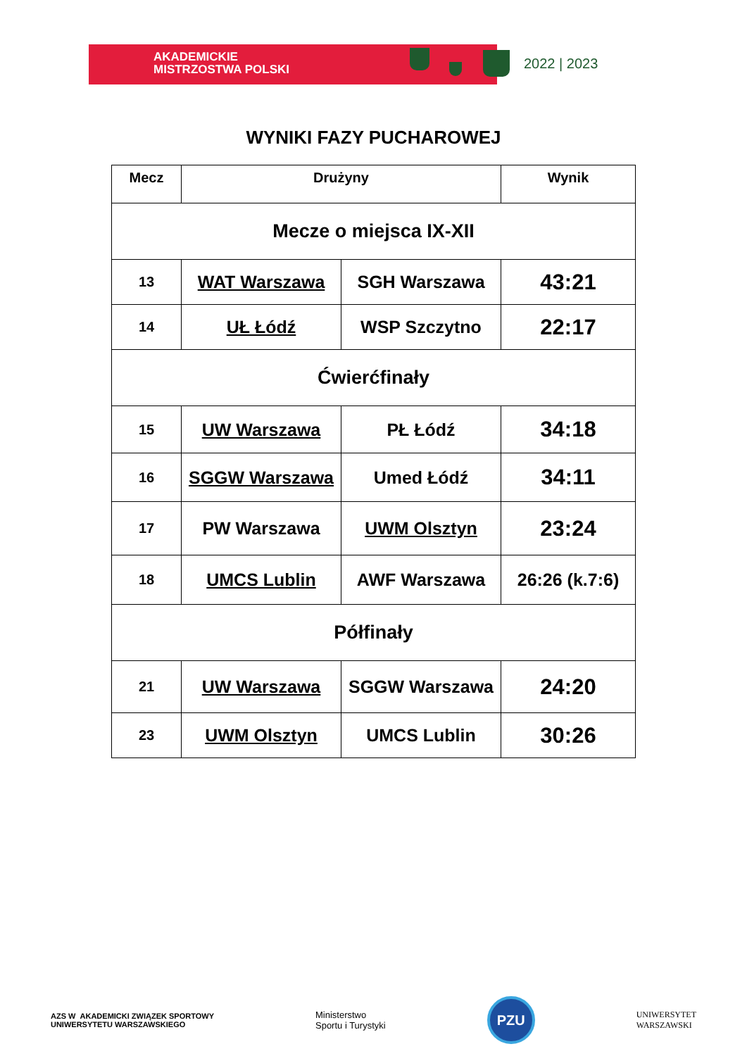AKADEMICKIE
MISTRZOSTWA POLSKI
2022 | 2023
WYNIKI FAZY PUCHAROWEJ
| Mecz | Drużyny | | Wynik |
| --- | --- | --- | --- |
| Mecze o miejsca IX-XII | | | |
| 13 | WAT Warszawa | SGH Warszawa | 43:21 |
| 14 | UŁ Łódź | WSP Szczytno | 22:17 |
| Ćwierćfinały | | | |
| 15 | UW Warszawa | PŁ Łódź | 34:18 |
| 16 | SGGW Warszawa | Umed Łódź | 34:11 |
| 17 | PW Warszawa | UWM Olsztyn | 23:24 |
| 18 | UMCS Lublin | AWF Warszawa | 26:26 (k.7:6) |
| Półfinały | | | |
| 21 | UW Warszawa | SGGW Warszawa | 24:20 |
| 23 | UWM Olsztyn | UMCS Lublin | 30:26 |
AZS W AKADEMICKI ZWIĄZEK SPORTOWY
UNIWERSYTETU WARSZAWSKIEGO
Ministerstwo
Sportu i Turystyki
PZU
UNIWERSYTET
WARSZAWSKI